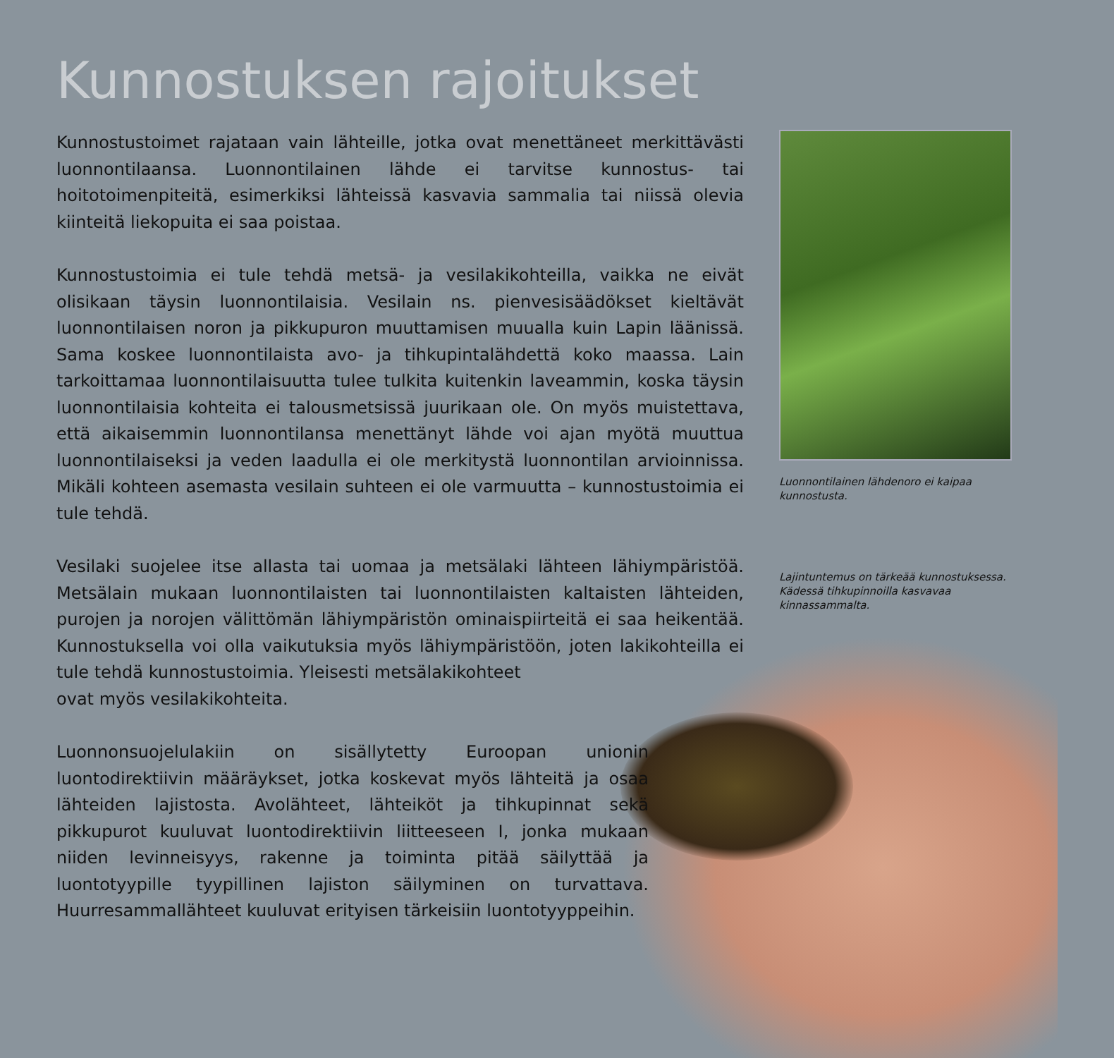Kunnostuksen rajoitukset
Kunnostustoimet rajataan vain lähteille, jotka ovat menettäneet merkittävästi luonnontilaansa. Luonnontilainen lähde ei tarvitse kunnostus- tai hoitotoimenpiteitä, esimerkiksi lähteissä kasvavia sammalia tai niissä olevia kiinteitä liekopuita ei saa poistaa.
Kunnostustoimia ei tule tehdä metsä- ja vesilakikohteilla, vaikka ne eivät olisikaan täysin luonnontilaisia. Vesilain ns. pienvesisäädökset kieltävät luonnontilaisen noron ja pikkupuron muuttamisen muualla kuin Lapin läänissä. Sama koskee luonnontilaista avo- ja tihkupintalähdettä koko maassa. Lain tarkoittamaa luonnontilaisuutta tulee tulkita kuitenkin laveammin, koska täysin luonnontilaisia kohteita ei talousmetsissä juurikaan ole. On myös muistettava, että aikaisemmin luonnontilansa menettänyt lähde voi ajan myötä muuttua luonnontilaiseksi ja veden laadulla ei ole merkitystä luonnontilan arvioinnissa. Mikäli kohteen asemasta vesilain suhteen ei ole varmuutta – kunnostustoimia ei tule tehdä.
Vesilaki suojelee itse allasta tai uomaa ja metsälaki lähteen lähiympäristöä. Metsälain mukaan luonnontilaisten tai luonnontilaisten kaltaisten lähteiden, purojen ja norojen välittömän lähiympäristön ominaispiirteitä ei saa heikentää. Kunnostuksella voi olla vaikutuksia myös lähiympäristöön, joten lakikohteilla ei tule tehdä kunnostustoimia. Yleisesti metsälakikohteet
ovat myös vesilakikohteita.
Luonnonsuojelulakiin on sisällytetty Euroopan unionin luontodirektiivin määräykset, jotka koskevat myös lähteitä ja osaa lähteiden lajistosta. Avolähteet, lähteiköt ja tihkupinnat sekä pikkupurot kuuluvat luontodirektiivin liitteeseen I, jonka mukaan niiden levinneisyys, rakenne ja toiminta pitää säilyttää ja luontotyypille tyypillinen lajiston säilyminen on turvattava. Huurresammallähteet kuuluvat erityisen tärkeisiin luontotyyppeihin.
Luonnontilainen lähdenoro ei kaipaa kunnostusta.
Lajintuntemus on tärkeää kunnostuksessa. Kädessä tihkupinnoilla kasvavaa kinnassammalta.